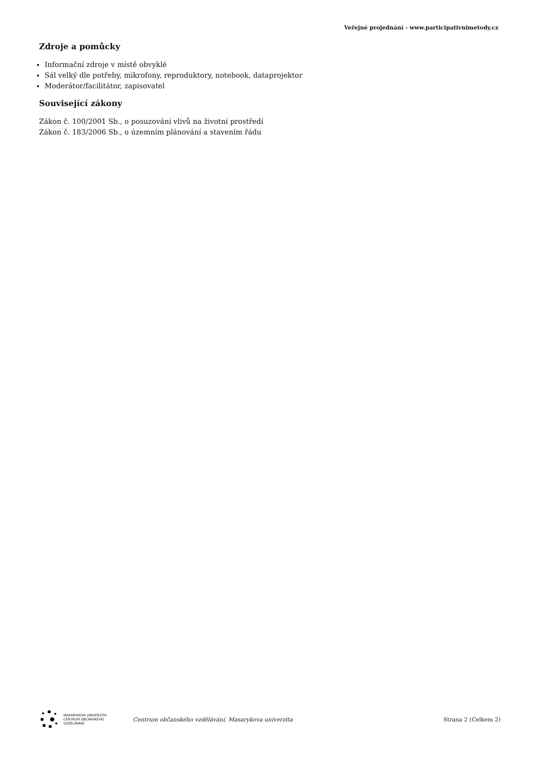Veřejné projednání - www.participativnimetody.cz
Zdroje a pomůcky
Informační zdroje v místě obvyklé
Sál velký dle potřeby, mikrofony, reproduktory, notebook, dataprojektor
Moderátor/facilitátor, zapisovatel
Související zákony
Zákon č. 100/2001 Sb., o posuzování vlivů na životní prostředí
Zákon č. 183/2006 Sb., o územním plánování a stavením řádu
MASARYKOVA UNIVERZITA
CENTRUM OBČANSKÉHO
VZDĚLÁVÁNÍ
Centrum občanského vzdělávání, Masarykova univerzita
Strana 2 (Celkem 2)